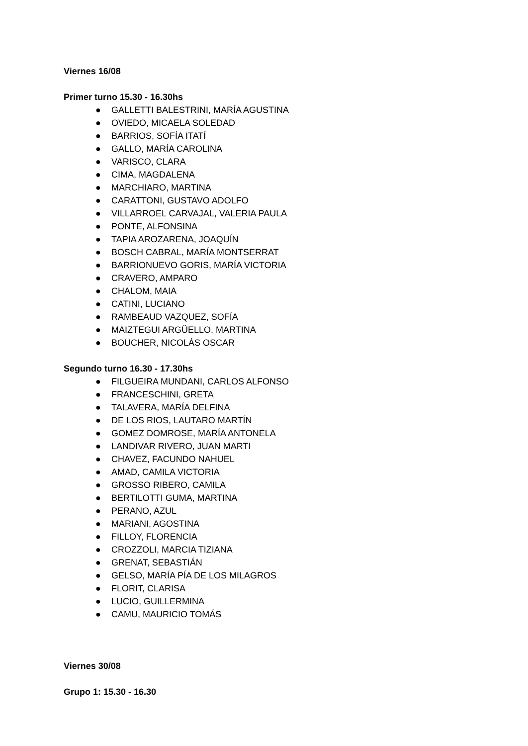Viernes 16/08
Primer turno 15.30 - 16.30hs
● GALLETTI BALESTRINI, MARÍA AGUSTINA
● OVIEDO, MICAELA SOLEDAD
● BARRIOS, SOFÍA ITATÍ
● GALLO, MARÍA CAROLINA
● VARISCO, CLARA
● CIMA, MAGDALENA
● MARCHIARO, MARTINA
● CARATTONI, GUSTAVO ADOLFO
● VILLARROEL CARVAJAL, VALERIA PAULA
● PONTE, ALFONSINA
● TAPIA AROZARENA, JOAQUÍN
● BOSCH CABRAL, MARÍA MONTSERRAT
● BARRIONUEVO GORIS, MARÍA VICTORIA
● CRAVERO, AMPARO
● CHALOM, MAIA
● CATINI, LUCIANO
● RAMBEAUD VAZQUEZ, SOFÍA
● MAIZTEGUI ARGÜELLO, MARTINA
● BOUCHER, NICOLÁS OSCAR
Segundo turno 16.30 - 17.30hs
● FILGUEIRA MUNDANI, CARLOS ALFONSO
● FRANCESCHINI, GRETA
● TALAVERA, MARÍA DELFINA
● DE LOS RIOS, LAUTARO MARTÍN
● GOMEZ DOMROSE, MARÍA ANTONELA
● LANDIVAR RIVERO, JUAN MARTI
● CHAVEZ, FACUNDO NAHUEL
● AMAD, CAMILA VICTORIA
● GROSSO RIBERO, CAMILA
● BERTILOTTI GUMA, MARTINA
● PERANO, AZUL
● MARIANI, AGOSTINA
● FILLOY, FLORENCIA
● CROZZOLI, MARCIA TIZIANA
● GRENAT, SEBASTIÁN
● GELSO, MARÍA PÍA DE LOS MILAGROS
● FLORIT, CLARISA
● LUCIO, GUILLERMINA
● CAMU, MAURICIO TOMÁS
Viernes 30/08
Grupo 1: 15.30 - 16.30